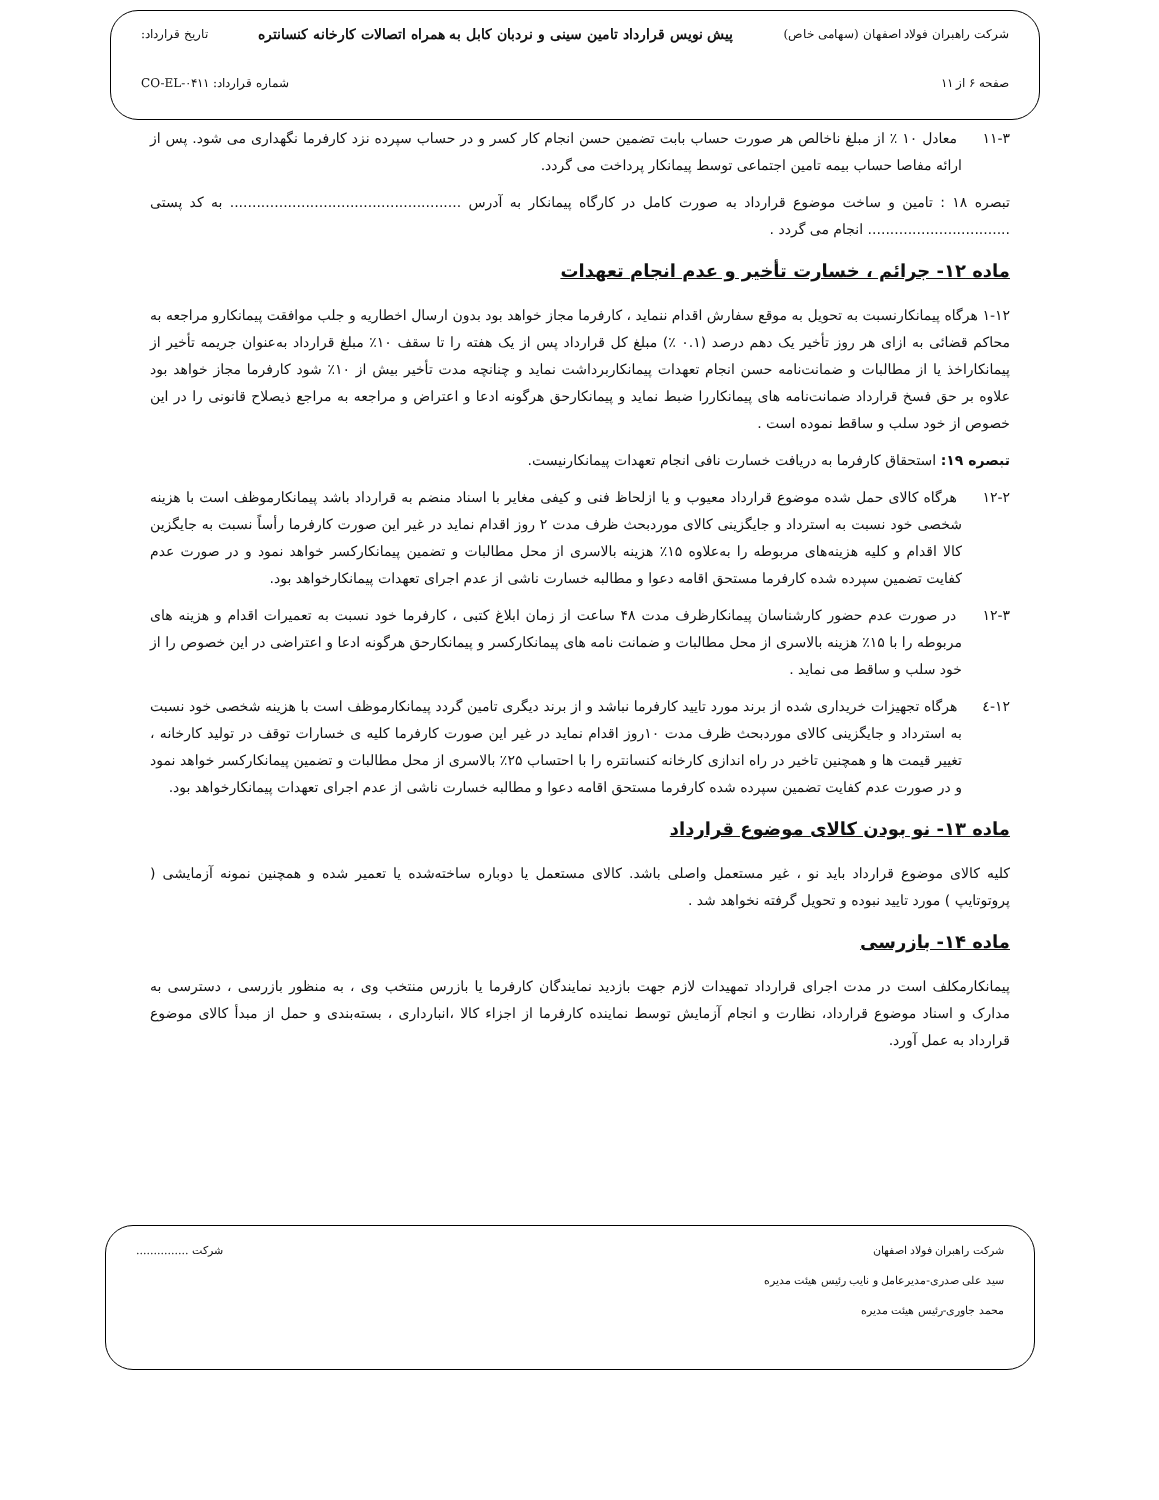شرکت راهبران فولاد اصفهان (سهامی خاص) پیش نویس قرارداد تامین سینی و نردبان کابل به همراه اتصالات کارخانه کنسانتره تاریخ قرارداد:
صفحه ۶ از ۱۱ شماره قرارداد: CO-EL-۰۴۱۱
۱۱-۳ معادل ۱۰ ٪ از مبلغ ناخالص هر صورت حساب بابت تضمین حسن انجام کار کسر و در حساب سپرده نزد کارفرما نگهداری می شود. پس از ارائه مفاصا حساب بیمه تامین اجتماعی توسط پیمانکار پرداخت می گردد.
تبصره ۱۸ : تامین و ساخت موضوع قرارداد به صورت کامل در کارگاه پیمانکار به آدرس .................................................... به کد پستی ................................ انجام می گردد .
ماده ۱۲- جرائم ، خسارت تأخیر و عدم انجام تعهدات
۱-۱۲ هرگاه پیمانکارنسبت به تحویل به موقع سفارش اقدام ننماید ، کارفرما مجاز خواهد بود بدون ارسال اخطاریه و جلب موافقت پیمانکارو مراجعه به محاکم قضائی به ازای هر روز تأخیر یک دهم درصد (۰.۱ ٪) مبلغ کل قرارداد پس از یک هفته را تا سقف ۱۰٪ مبلغ قرارداد به‌عنوان جریمه تأخیر از پیمانکاراخذ یا از مطالبات و ضمانت‌نامه حسن انجام تعهدات پیمانکاربرداشت نماید و چنانچه مدت تأخیر بیش از ۱۰٪ شود کارفرما مجاز خواهد بود علاوه بر حق فسخ قرارداد ضمانت‌نامه های پیمانکاررا ضبط نماید و پیمانکارحق هرگونه ادعا و اعتراض و مراجعه به مراجع ذیصلاح قانونی را در این خصوص از خود سلب و ساقط نموده است .
تبصره ۱۹: استحقاق کارفرما به دریافت خسارت نافی انجام تعهدات پیمانکارنیست.
۱۲-۲ هرگاه کالای حمل شده موضوع قرارداد معیوب و یا ازلحاظ فنی و کیفی مغایر با اسناد منضم به قرارداد باشد پیمانکارموظف است با هزینه شخصی خود نسبت به استرداد و جایگزینی کالای موردبحث ظرف مدت ۲ روز اقدام نماید در غیر این صورت کارفرما رأساً نسبت به جایگزین کالا اقدام و کلیه هزینه‌های مربوطه را به‌علاوه ۱۵٪ هزینه بالاسری از محل مطالبات و تضمین پیمانکارکسر خواهد نمود و در صورت عدم کفایت تضمین سپرده شده کارفرما مستحق اقامه دعوا و مطالبه خسارت ناشی از عدم اجرای تعهدات پیمانکارخواهد بود.
۱۲-۳ در صورت عدم حضور کارشناسان پیمانکارظرف مدت ۴۸ ساعت از زمان ابلاغ کتبی ، کارفرما خود نسبت به تعمیرات اقدام و هزینه های مربوطه را با ۱۵٪ هزینه بالاسری از محل مطالبات و ضمانت نامه های پیمانکارکسر و پیمانکارحق هرگونه ادعا و اعتراضی در این خصوص را از خود سلب و ساقط می نماید .
۱۲-٤ هرگاه تجهیزات خریداری شده از برند مورد تایید کارفرما نباشد و از برند دیگری تامین گردد پیمانکارموظف است با هزینه شخصی خود نسبت به استرداد و جایگزینی کالای موردبحث ظرف مدت ۱۰روز اقدام نماید در غیر این صورت کارفرما کلیه ی خسارات توقف در تولید کارخانه ، تغییر قیمت ها و همچنین تاخیر در راه اندازی کارخانه کنسانتره را با احتساب ۲۵٪ بالاسری از محل مطالبات و تضمین پیمانکارکسر خواهد نمود و در صورت عدم کفایت تضمین سپرده شده کارفرما مستحق اقامه دعوا و مطالبه خسارت ناشی از عدم اجرای تعهدات پیمانکارخواهد بود.
ماده ۱۳- نو بودن کالای موضوع قرارداد
کلیه کالای موضوع قرارداد باید نو ، غیر مستعمل واصلی باشد. کالای مستعمل یا دوباره ساخته‌شده یا تعمیر شده و همچنین نمونه آزمایشی ( پروتوتایپ ) مورد تایید نبوده و تحویل گرفته نخواهد شد .
ماده ۱۴- بازرسی
پیمانکارمکلف است در مدت اجرای قرارداد تمهیدات لازم جهت بازدید نمایندگان کارفرما یا بازرس منتخب وی ، به منظور بازرسی ، دسترسی به مدارک و اسناد موضوع قرارداد، نظارت و انجام آزمایش توسط نماینده کارفرما از اجزاء کالا ،انبارداری ، بسته‌بندی و حمل از مبدأ کالای موضوع قرارداد به عمل آورد.
شرکت راهبران فولاد اصفهان شرکت ...............
سید علی صدری-مدیرعامل و نایب رئیس هیئت مدیره
محمد جاوری-رئیس هیئت مدیره